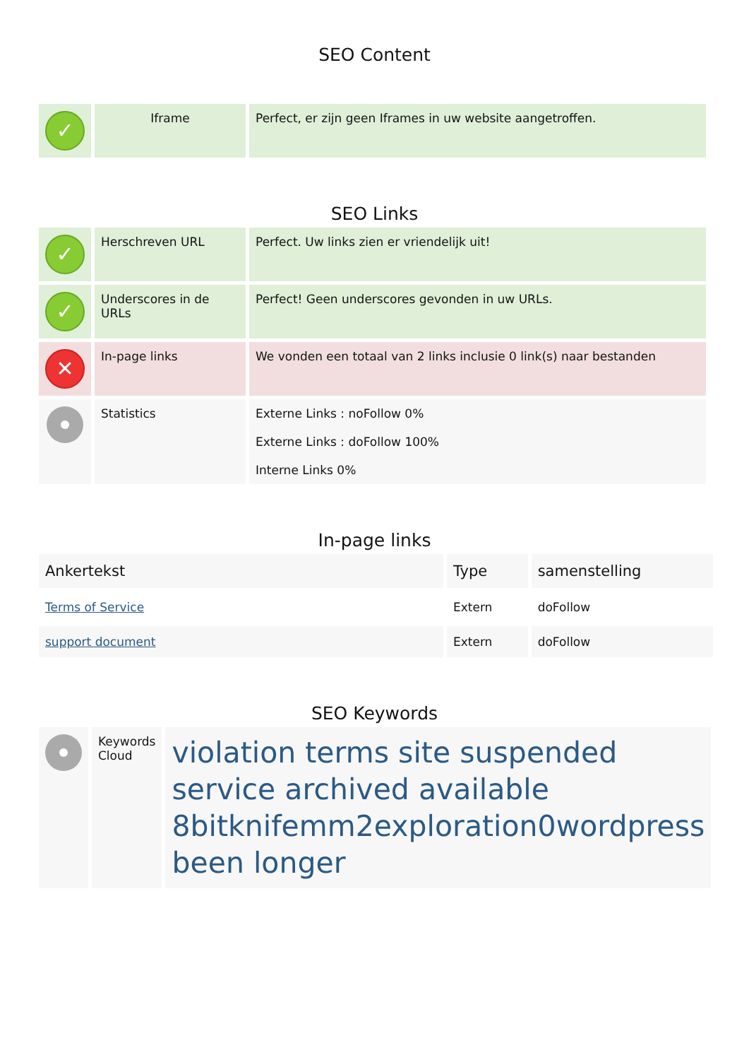SEO Content
| ✓ | Iframe | Perfect, er zijn geen Iframes in uw website aangetroffen. |
SEO Links
| ✓ | Herschreven URL | Perfect. Uw links zien er vriendelijk uit! |
| ✓ | Underscores in de URLs | Perfect! Geen underscores gevonden in uw URLs. |
| ✕ | In-page links | We vonden een totaal van 2 links inclusie 0 link(s) naar bestanden |
| | Statistics | Externe Links : noFollow 0% Externe Links : doFollow 100% Interne Links 0% |
In-page links
| Ankertekst | Type | samenstelling |
| --- | --- | --- |
| Terms of Service | Extern | doFollow |
| support document | Extern | doFollow |
SEO Keywords
| | Keywords Cloud | violation terms site suspended service archived available 8bitknifemm2exploration0wordpress been longer |